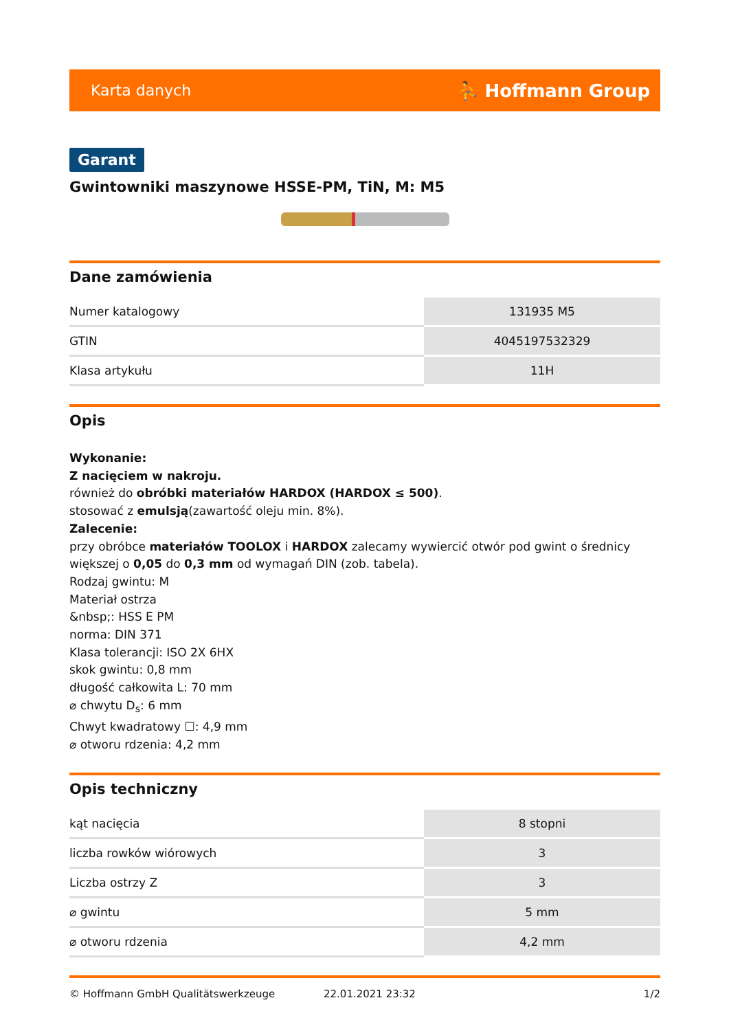Karta danych ⛹ Hoffmann Group
Garant
Gwintowniki maszynowe HSSE-PM, TiN, M: M5
Dane zamówienia
| Numer katalogowy | 131935 M5 |
| GTIN | 4045197532329 |
| Klasa artykułu | 11H |
Opis
Wykonanie:
Z nacięciem w nakroju.
również do obróbki materiałów HARDOX (HARDOX ≤ 500).
stosować z emulsją(zawartość oleju min. 8%).
Zalecenie:
przy obróbce materiałów TOOLOX i HARDOX zalecamy wywiercić otwór pod gwint o średnicy większej o 0,05 do 0,3 mm od wymagań DIN (zob. tabela).
Rodzaj gwintu: M
Materiał ostrza
&nbsp;: HSS E PM
norma: DIN 371
Klasa tolerancji: ISO 2X 6HX
skok gwintu: 0,8 mm
długość całkowita L: 70 mm
⌀ chwytu D<sub>s</sub>: 6 mm
Chwyt kwadratowy ☐: 4,9 mm
⌀ otworu rdzenia: 4,2 mm
Opis techniczny
| kąt nacięcia | 8 stopni |
| liczba rowków wiórowych | 3 |
| Liczba ostrzy Z | 3 |
| ⌀ gwintu | 5 mm |
| ⌀ otworu rdzenia | 4,2 mm |
© Hoffmann GmbH Qualitätswerkzeuge 22.01.2021 23:32 1/2